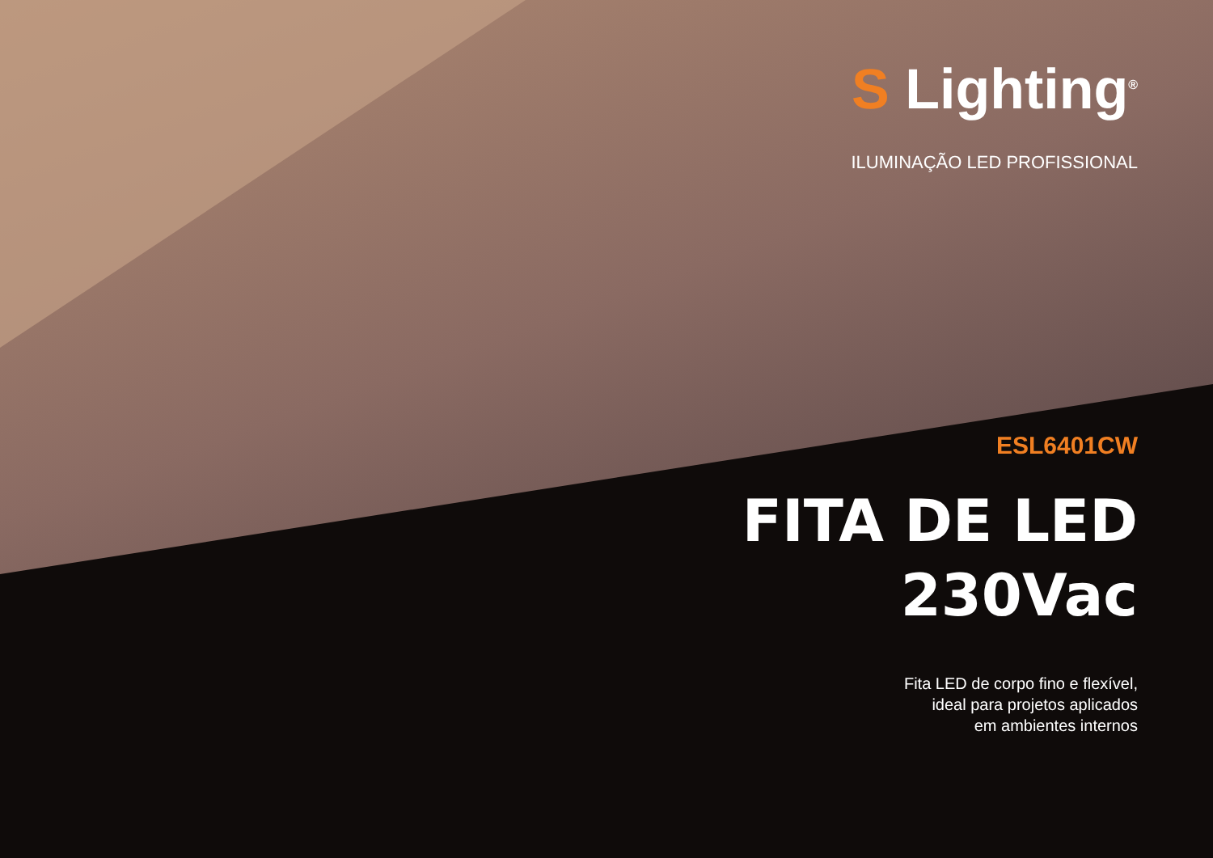S Lighting<sup>®</sup>
ILUMINAÇÃO LED PROFISSIONAL
ESL6401CW
FITA DE LED
230Vac
Fita LED de corpo fino e flexível,
ideal para projetos aplicados
em ambientes internos